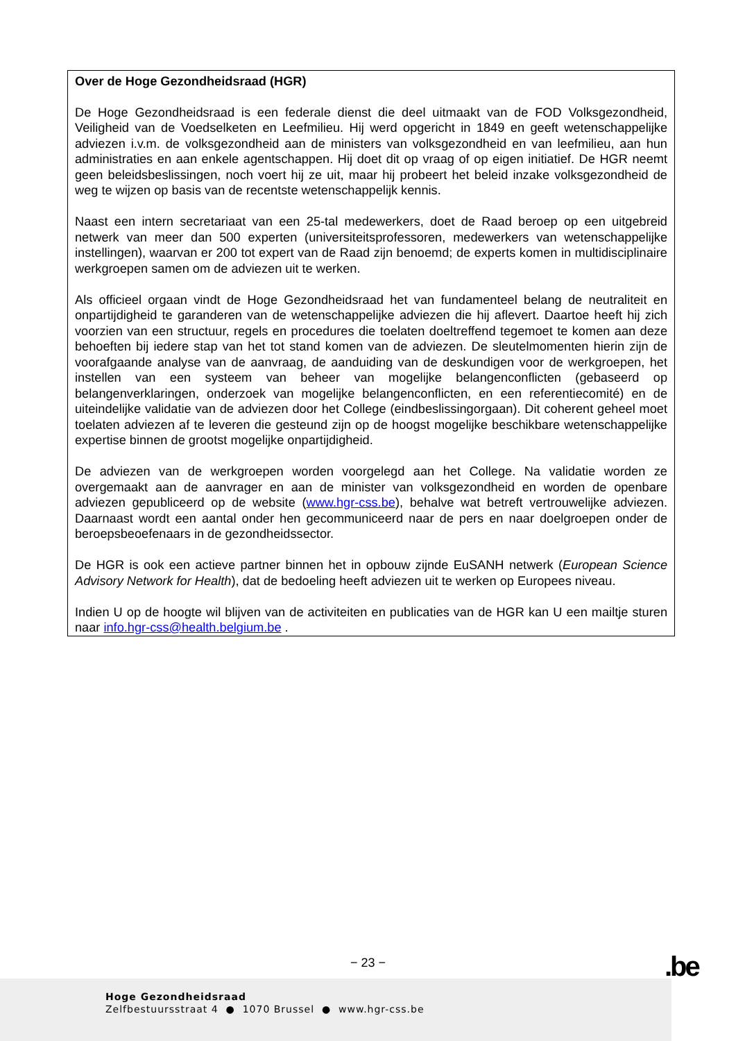Over de Hoge Gezondheidsraad (HGR)
De Hoge Gezondheidsraad is een federale dienst die deel uitmaakt van de FOD Volksgezondheid, Veiligheid van de Voedselketen en Leefmilieu. Hij werd opgericht in 1849 en geeft wetenschappelijke adviezen i.v.m. de volksgezondheid aan de ministers van volksgezondheid en van leefmilieu, aan hun administraties en aan enkele agentschappen. Hij doet dit op vraag of op eigen initiatief. De HGR neemt geen beleidsbeslissingen, noch voert hij ze uit, maar hij probeert het beleid inzake volksgezondheid de weg te wijzen op basis van de recentste wetenschappelijk kennis.
Naast een intern secretariaat van een 25-tal medewerkers, doet de Raad beroep op een uitgebreid netwerk van meer dan 500 experten (universiteitsprofessoren, medewerkers van wetenschappelijke instellingen), waarvan er 200 tot expert van de Raad zijn benoemd; de experts komen in multidisciplinaire werkgroepen samen om de adviezen uit te werken.
Als officieel orgaan vindt de Hoge Gezondheidsraad het van fundamenteel belang de neutraliteit en onpartijdigheid te garanderen van de wetenschappelijke adviezen die hij aflevert. Daartoe heeft hij zich voorzien van een structuur, regels en procedures die toelaten doeltreffend tegemoet te komen aan deze behoeften bij iedere stap van het tot stand komen van de adviezen. De sleutelmomenten hierin zijn de voorafgaande analyse van de aanvraag, de aanduiding van de deskundigen voor de werkgroepen, het instellen van een systeem van beheer van mogelijke belangenconflicten (gebaseerd op belangenverklaringen, onderzoek van mogelijke belangenconflicten, en een referentiecomité) en de uiteindelijke validatie van de adviezen door het College (eindbeslissingorgaan). Dit coherent geheel moet toelaten adviezen af te leveren die gesteund zijn op de hoogst mogelijke beschikbare wetenschappelijke expertise binnen de grootst mogelijke onpartijdigheid.
De adviezen van de werkgroepen worden voorgelegd aan het College. Na validatie worden ze overgemaakt aan de aanvrager en aan de minister van volksgezondheid en worden de openbare adviezen gepubliceerd op de website (www.hgr-css.be), behalve wat betreft vertrouwelijke adviezen. Daarnaast wordt een aantal onder hen gecommuniceerd naar de pers en naar doelgroepen onder de beroepsbeoefenaars in de gezondheidssector.
De HGR is ook een actieve partner binnen het in opbouw zijnde EuSANH netwerk (European Science Advisory Network for Health), dat de bedoeling heeft adviezen uit te werken op Europees niveau.
Indien U op de hoogte wil blijven van de activiteiten en publicaties van de HGR kan U een mailtje sturen naar info.hgr-css@health.belgium.be .
− 23 − .be
Hoge Gezondheidsraad
Zelfbestuursstraat 4 ● 1070 Brussel ● www.hgr-css.be